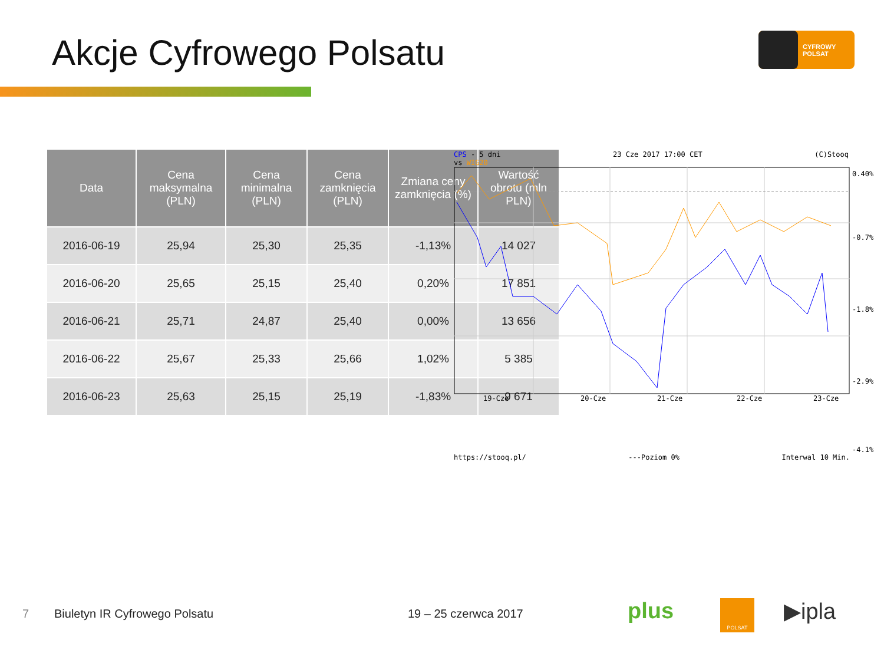Akcje Cyfrowego Polsatu
CYFROWY
POLSAT
| Data | Cena maksymalna (PLN) | Cena minimalna (PLN) | Cena zamknięcia (PLN) | Zmiana ceny zamknięcia (%) | Wartość obrotu (mln PLN) |
| --- | --- | --- | --- | --- | --- |
| 2016-06-19 | 25,94 | 25,30 | 25,35 | -1,13% | 14 027 |
| 2016-06-20 | 25,65 | 25,15 | 25,40 | 0,20% | 17 851 |
| 2016-06-21 | 25,71 | 24,87 | 25,40 | 0,00% | 13 656 |
| 2016-06-22 | 25,67 | 25,33 | 25,66 | 1,02% | 5 385 |
| 2016-06-23 | 25,63 | 25,15 | 25,19 | -1,83% | 9 671 |
CPS - 5 dni 23 Cze 2017 17:00 CET (C)Stooq
vs WIG20
19-Cze
20-Cze
21-Cze
22-Cze
23-Cze
0.40%
-0.7%
-1.8%
-2.9%
-4.1%
https://stooq.pl/ ---Poziom 0% Interwal 10 Min.
7 Biuletyn IR Cyfrowego Polsatu 19 – 25 czerwca 2017 plus POLSAT ▶ipla